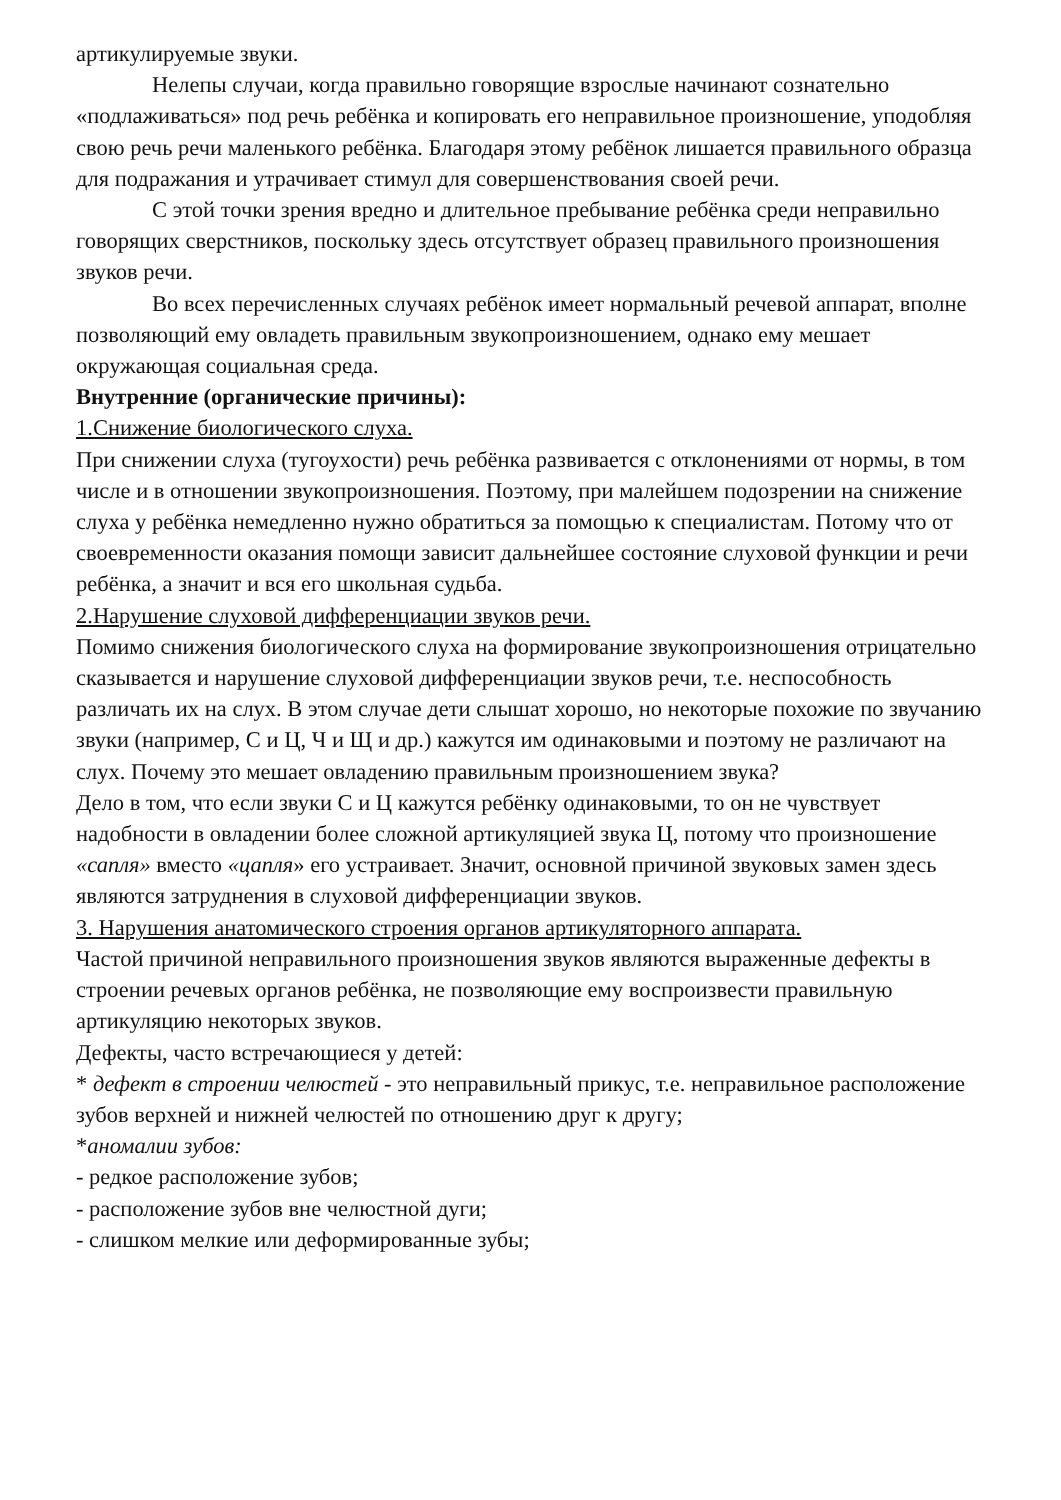артикулируемые звуки.
Нелепы случаи, когда правильно говорящие взрослые начинают сознательно «подлаживаться» под речь ребёнка и копировать его неправильное произношение, уподобляя свою речь речи маленького ребёнка. Благодаря этому ребёнок лишается правильного образца для подражания и утрачивает стимул для совершенствования своей речи.
С этой точки зрения вредно и длительное пребывание ребёнка среди неправильно говорящих сверстников, поскольку здесь отсутствует образец правильного произношения звуков речи.
Во всех перечисленных случаях ребёнок имеет нормальный речевой аппарат, вполне позволяющий ему овладеть правильным звукопроизношением, однако ему мешает окружающая социальная среда.
Внутренние (органические причины):
1.Снижение биологического слуха.
При снижении слуха (тугоухости) речь ребёнка развивается с отклонениями от нормы, в том числе и в отношении звукопроизношения. Поэтому, при малейшем подозрении на снижение слуха у ребёнка немедленно нужно обратиться за помощью к специалистам. Потому что от своевременности оказания помощи зависит дальнейшее состояние слуховой функции и речи ребёнка, а значит и вся его школьная судьба.
2.Нарушение слуховой дифференциации звуков речи.
Помимо снижения биологического слуха на формирование звукопроизношения отрицательно сказывается и нарушение слуховой дифференциации звуков речи, т.е. неспособность различать их на слух. В этом случае дети слышат хорошо, но некоторые похожие по звучанию звуки (например, С и Ц, Ч и Щ и др.) кажутся им одинаковыми и поэтому не различают на слух. Почему это мешает овладению правильным произношением звука?
Дело в том, что если звуки С и Ц кажутся ребёнку одинаковыми, то он не чувствует надобности в овладении более сложной артикуляцией звука Ц, потому что произношение «сапля» вместо «цапля» его устраивает. Значит, основной причиной звуковых замен здесь являются затруднения в слуховой дифференциации звуков.
3. Нарушения анатомического строения органов артикуляторного аппарата.
Частой причиной неправильного произношения звуков являются выраженные дефекты в строении речевых органов ребёнка, не позволяющие ему воспроизвести правильную артикуляцию некоторых звуков.
Дефекты, часто встречающиеся у детей:
* дефект в строении челюстей - это неправильный прикус, т.е. неправильное расположение зубов верхней и нижней челюстей по отношению друг к другу;
*аномалии зубов:
- редкое расположение зубов;
- расположение зубов вне челюстной дуги;
- слишком мелкие или деформированные зубы;